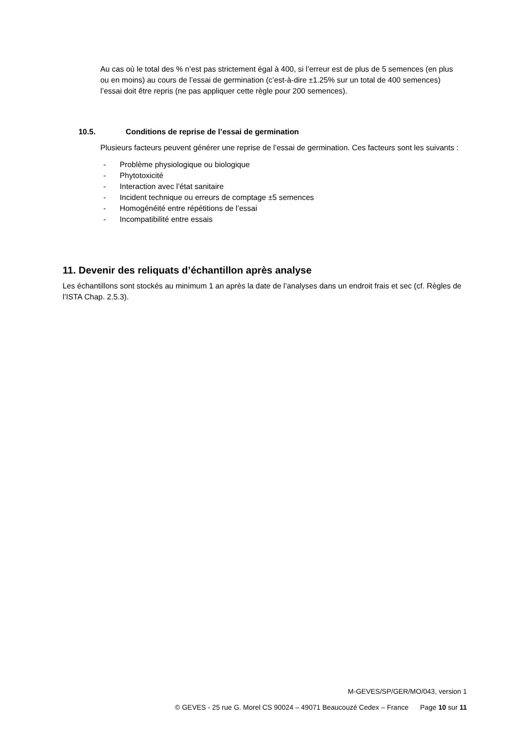Au cas où le total des % n’est pas strictement égal à 400, si l’erreur est de plus de 5 semences (en plus ou en moins) au cours de l’essai de germination (c’est-à-dire ±1.25% sur un total de 400 semences) l’essai doit être repris (ne pas appliquer cette règle pour 200 semences).
10.5. Conditions de reprise de l’essai de germination
Plusieurs facteurs peuvent générer une reprise de l’essai de germination. Ces facteurs sont les suivants :
- Problème physiologique ou biologique
- Phytotoxicité
- Interaction avec l’état sanitaire
- Incident technique ou erreurs de comptage ±5 semences
- Homogénéité entre répétitions de l’essai
- Incompatibilité entre essais
11. Devenir des reliquats d’échantillon après analyse
Les échantillons sont stockés au minimum 1 an après la date de l’analyses dans un endroit frais et sec (cf. Règles de l’ISTA Chap. 2.5.3).
M-GEVES/SP/GER/MO/043, version 1
© GEVES - 25 rue G. Morel CS 90024 – 49071 Beaucouzé Cedex – France Page 10 sur 11